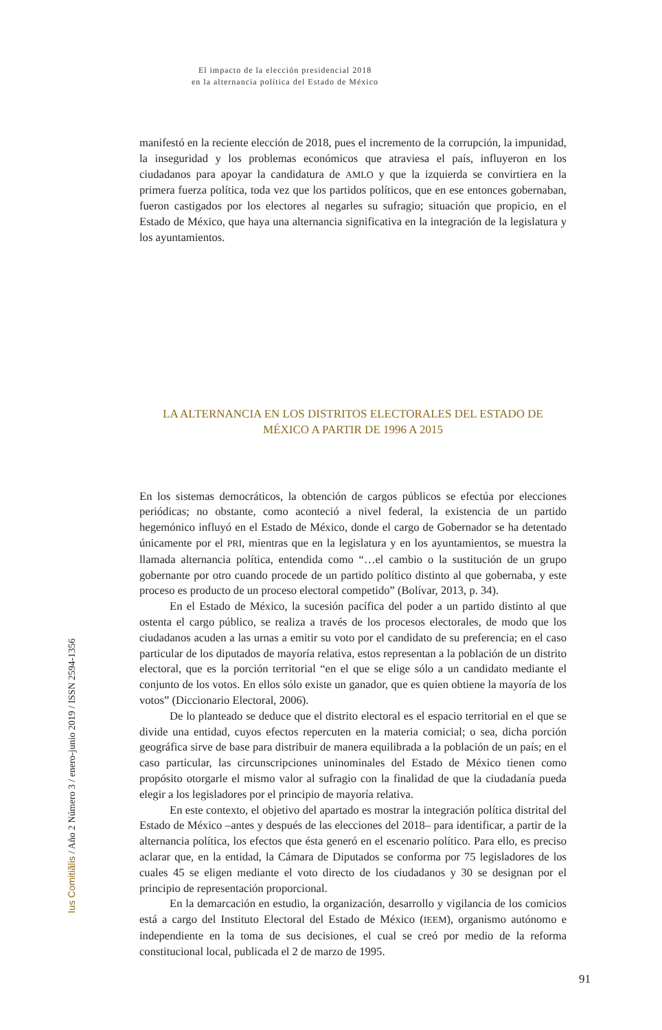El impacto de la elección presidencial 2018
en la alternancia política del Estado de México
manifestó en la reciente elección de 2018, pues el incremento de la corrupción, la impunidad, la inseguridad y los problemas económicos que atraviesa el país, influyeron en los ciudadanos para apoyar la candidatura de AMLO y que la izquierda se convirtiera en la primera fuerza política, toda vez que los partidos políticos, que en ese entonces gobernaban, fueron castigados por los electores al negarles su sufragio; situación que propicio, en el Estado de México, que haya una alternancia significativa en la integración de la legislatura y los ayuntamientos.
LA ALTERNANCIA EN LOS DISTRITOS ELECTORALES DEL ESTADO DE MÉXICO A PARTIR DE 1996 A 2015
En los sistemas democráticos, la obtención de cargos públicos se efectúa por elecciones periódicas; no obstante, como aconteció a nivel federal, la existencia de un partido hegemónico influyó en el Estado de México, donde el cargo de Gobernador se ha detentado únicamente por el PRI, mientras que en la legislatura y en los ayuntamientos, se muestra la llamada alternancia política, entendida como “…el cambio o la sustitución de un grupo gobernante por otro cuando procede de un partido político distinto al que gobernaba, y este proceso es producto de un proceso electoral competido” (Bolívar, 2013, p. 34).
En el Estado de México, la sucesión pacífica del poder a un partido distinto al que ostenta el cargo público, se realiza a través de los procesos electorales, de modo que los ciudadanos acuden a las urnas a emitir su voto por el candidato de su preferencia; en el caso particular de los diputados de mayoría relativa, estos representan a la población de un distrito electoral, que es la porción territorial “en el que se elige sólo a un candidato mediante el conjunto de los votos. En ellos sólo existe un ganador, que es quien obtiene la mayoría de los votos” (Diccionario Electoral, 2006).
De lo planteado se deduce que el distrito electoral es el espacio territorial en el que se divide una entidad, cuyos efectos repercuten en la materia comicial; o sea, dicha porción geográfica sirve de base para distribuir de manera equilibrada a la población de un país; en el caso particular, las circunscripciones uninominales del Estado de México tienen como propósito otorgarle el mismo valor al sufragio con la finalidad de que la ciudadanía pueda elegir a los legisladores por el principio de mayoría relativa.
En este contexto, el objetivo del apartado es mostrar la integración política distrital del Estado de México –antes y después de las elecciones del 2018– para identificar, a partir de la alternancia política, los efectos que ésta generó en el escenario político. Para ello, es preciso aclarar que, en la entidad, la Cámara de Diputados se conforma por 75 legisladores de los cuales 45 se eligen mediante el voto directo de los ciudadanos y 30 se designan por el principio de representación proporcional.
En la demarcación en estudio, la organización, desarrollo y vigilancia de los comicios está a cargo del Instituto Electoral del Estado de México (IEEM), organismo autónomo e independiente en la toma de sus decisiones, el cual se creó por medio de la reforma constitucional local, publicada el 2 de marzo de 1995.
Ius Comitiãlis / Año 2 Número 3 / enero-junio 2019 / ISSN 2594-1356
91